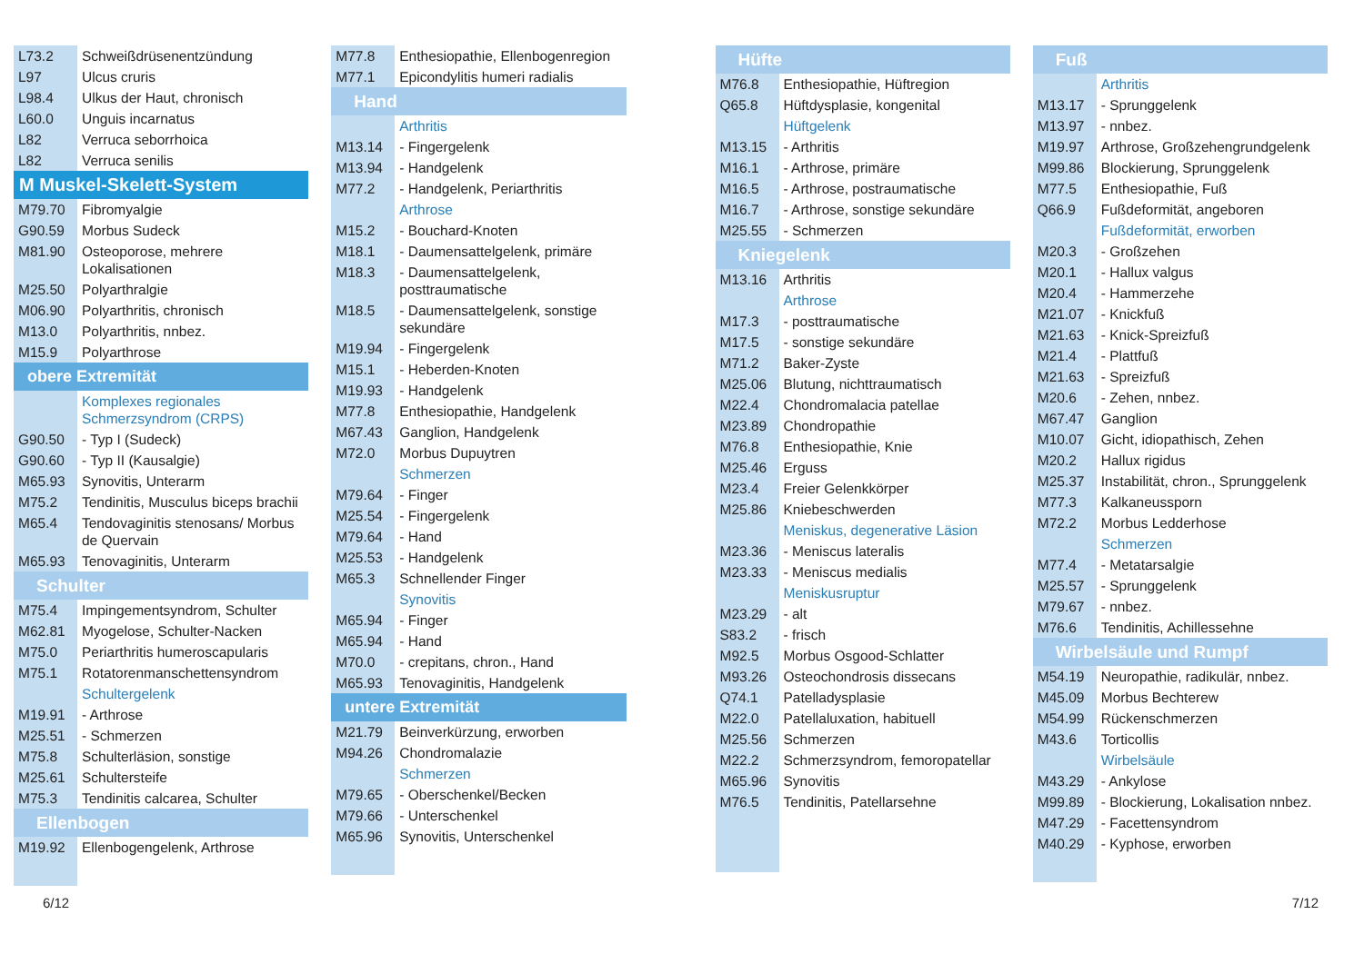| L73.2 | Schweißdrüsenentzündung |
| L97 | Ulcus cruris |
| L98.4 | Ulkus der Haut, chronisch |
| L60.0 | Unguis incarnatus |
| L82 | Verruca seborrhoica |
| L82 | Verruca senilis |
| M Muskel-Skelett-System | |
| M79.70 | Fibromyalgie |
| G90.59 | Morbus Sudeck |
| M81.90 | Osteoporose, mehrere Lokalisationen |
| M25.50 | Polyarthralgie |
| M06.90 | Polyarthritis, chronisch |
| M13.0 | Polyarthritis, nnbez. |
| M15.9 | Polyarthrose |
| obere Extremität | |
| | Komplexes regionales Schmerzsyndrom (CRPS) |
| G90.50 | - Typ I (Sudeck) |
| G90.60 | - Typ II (Kausalgie) |
| M65.93 | Synovitis, Unterarm |
| M75.2 | Tendinitis, Musculus biceps brachii |
| M65.4 | Tendovaginitis stenosans/ Morbus de Quervain |
| M65.93 | Tenovaginitis, Unterarm |
| Schulter | |
| M75.4 | Impingementsyndrom, Schulter |
| M62.81 | Myogelose, Schulter-Nacken |
| M75.0 | Periarthritis humeroscapularis |
| M75.1 | Rotatorenmanschettensyndrom |
| | Schultergelenk |
| M19.91 | - Arthrose |
| M25.51 | - Schmerzen |
| M75.8 | Schulterläsion, sonstige |
| M25.61 | Schultersteife |
| M75.3 | Tendinitis calcarea, Schulter |
| Ellenbogen | |
| M19.92 | Ellenbogengelenk, Arthrose |
| M77.8 | Enthesiopathie, Ellenbogenregion |
| M77.1 | Epicondylitis humeri radialis |
| Hand | |
| | Arthritis |
| M13.14 | - Fingergelenk |
| M13.94 | - Handgelenk |
| M77.2 | - Handgelenk, Periarthritis |
| | Arthrose |
| M15.2 | - Bouchard-Knoten |
| M18.1 | - Daumensattelgelenk, primäre |
| M18.3 | - Daumensattelgelenk, posttraumatische |
| M18.5 | - Daumensattelgelenk, sonstige sekundäre |
| M19.94 | - Fingergelenk |
| M15.1 | - Heberden-Knoten |
| M19.93 | - Handgelenk |
| M77.8 | Enthesiopathie, Handgelenk |
| M67.43 | Ganglion, Handgelenk |
| M72.0 | Morbus Dupuytren |
| | Schmerzen |
| M79.64 | - Finger |
| M25.54 | - Fingergelenk |
| M79.64 | - Hand |
| M25.53 | - Handgelenk |
| M65.3 | Schnellender Finger |
| | Synovitis |
| M65.94 | - Finger |
| M65.94 | - Hand |
| M70.0 | - crepitans, chron., Hand |
| M65.93 | Tenovaginitis, Handgelenk |
| untere Extremität | |
| M21.79 | Beinverkürzung, erworben |
| M94.26 | Chondromalazie |
| | Schmerzen |
| M79.65 | - Oberschenkel/Becken |
| M79.66 | - Unterschenkel |
| M65.96 | Synovitis, Unterschenkel |
| Hüfte | |
| M76.8 | Enthesiopathie, Hüftregion |
| Q65.8 | Hüftdysplasie, kongenital |
| | Hüftgelenk |
| M13.15 | - Arthritis |
| M16.1 | - Arthrose, primäre |
| M16.5 | - Arthrose, postraumatische |
| M16.7 | - Arthrose, sonstige sekundäre |
| M25.55 | - Schmerzen |
| Kniegelenk | |
| M13.16 | Arthritis |
| | Arthrose |
| M17.3 | - posttraumatische |
| M17.5 | - sonstige sekundäre |
| M71.2 | Baker-Zyste |
| M25.06 | Blutung, nichttraumatisch |
| M22.4 | Chondromalacia patellae |
| M23.89 | Chondropathie |
| M76.8 | Enthesiopathie, Knie |
| M25.46 | Erguss |
| M23.4 | Freier Gelenkkörper |
| M25.86 | Kniebeschwerden |
| | Meniskus, degenerative Läsion |
| M23.36 | - Meniscus lateralis |
| M23.33 | - Meniscus medialis |
| | Meniskusruptur |
| M23.29 | - alt |
| S83.2 | - frisch |
| M92.5 | Morbus Osgood-Schlatter |
| M93.26 | Osteochondrosis dissecans |
| Q74.1 | Patelladysplasie |
| M22.0 | Patellaluxation, habituell |
| M25.56 | Schmerzen |
| M22.2 | Schmerzsyndrom, femoropatellar |
| M65.96 | Synovitis |
| M76.5 | Tendinitis, Patellarsehne |
| Fuß | |
| | Arthritis |
| M13.17 | - Sprunggelenk |
| M13.97 | - nnbez. |
| M19.97 | Arthrose, Großzehengrundgelenk |
| M99.86 | Blockierung, Sprunggelenk |
| M77.5 | Enthesiopathie, Fuß |
| Q66.9 | Fußdeformität, angeboren |
| | Fußdeformität, erworben |
| M20.3 | - Großzehen |
| M20.1 | - Hallux valgus |
| M20.4 | - Hammerzehe |
| M21.07 | - Knickfuß |
| M21.63 | - Knick-Spreizfuß |
| M21.4 | - Plattfuß |
| M21.63 | - Spreizfuß |
| M20.6 | - Zehen, nnbez. |
| M67.47 | Ganglion |
| M10.07 | Gicht, idiopathisch, Zehen |
| M20.2 | Hallux rigidus |
| M25.37 | Instabilität, chron., Sprunggelenk |
| M77.3 | Kalkaneussporn |
| M72.2 | Morbus Ledderhose |
| | Schmerzen |
| M77.4 | - Metatarsalgie |
| M25.57 | - Sprunggelenk |
| M79.67 | - nnbez. |
| M76.6 | Tendinitis, Achillessehne |
| Wirbelsäule und Rumpf | |
| M54.19 | Neuropathie, radikulär, nnbez. |
| M45.09 | Morbus Bechterew |
| M54.99 | Rückenschmerzen |
| M43.6 | Torticollis |
| | Wirbelsäule |
| M43.29 | - Ankylose |
| M99.89 | - Blockierung, Lokalisation nnbez. |
| M47.29 | - Facettensyndrom |
| M40.29 | - Kyphose, erworben |
6/12 7/12